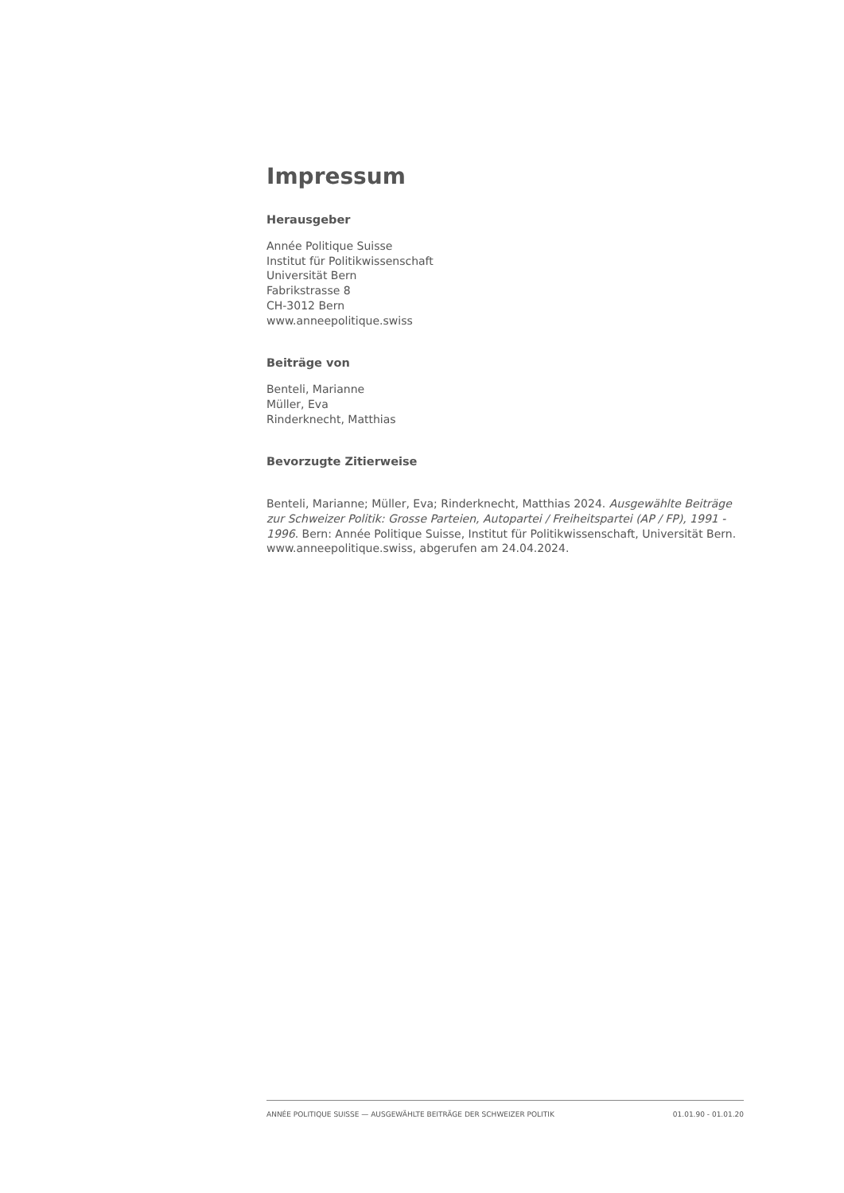Impressum
Herausgeber
Année Politique Suisse
Institut für Politikwissenschaft
Universität Bern
Fabrikstrasse 8
CH-3012 Bern
www.anneepolitique.swiss
Beiträge von
Benteli, Marianne
Müller, Eva
Rinderknecht, Matthias
Bevorzugte Zitierweise
Benteli, Marianne; Müller, Eva; Rinderknecht, Matthias 2024. Ausgewählte Beiträge zur Schweizer Politik: Grosse Parteien, Autopartei / Freiheitspartei (AP / FP), 1991 - 1996. Bern: Année Politique Suisse, Institut für Politikwissenschaft, Universität Bern. www.anneepolitique.swiss, abgerufen am 24.04.2024.
ANNÉE POLITIQUE SUISSE — AUSGEWÄHLTE BEITRÄGE DER SCHWEIZER POLITIK 01.01.90 - 01.01.20